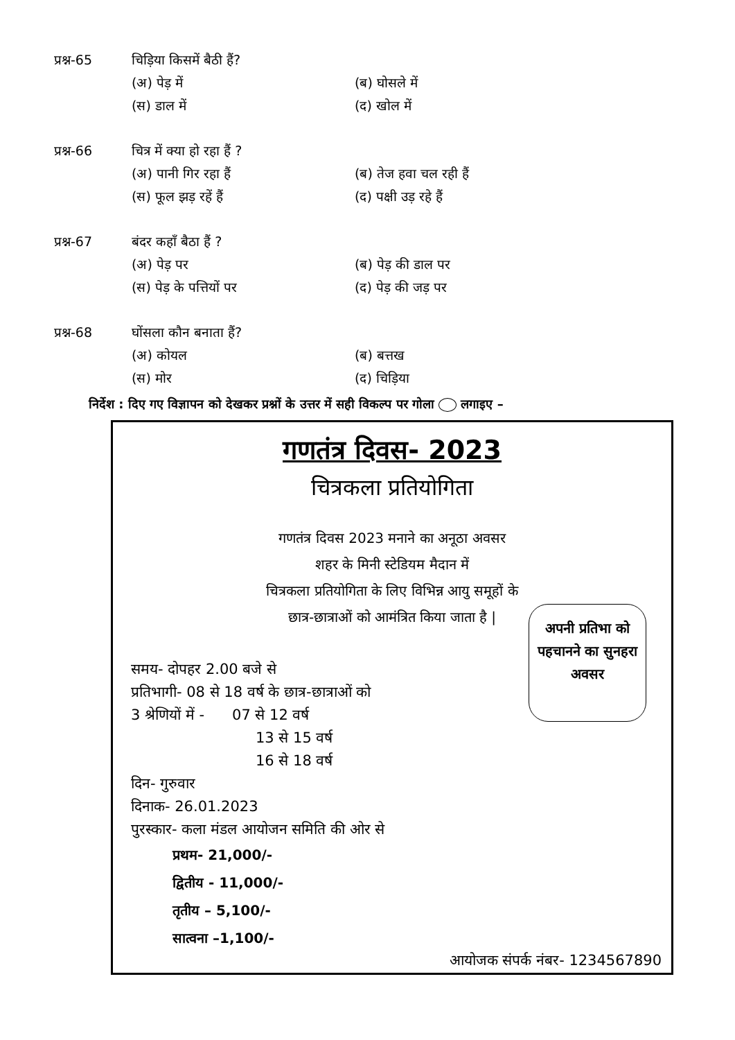प्रश्न-65 चिड़िया किसमें बैठी हैं?
(अ) पेड़ में (ब) घोसले में (स) डाल में (द) खोल में
प्रश्न-66 चित्र में क्या हो रहा हैं ?
(अ) पानी गिर रहा हैं (ब) तेज हवा चल रही हैं (स) फूल झड़ रहें हैं (द) पक्षी उड़ रहे हैं
प्रश्न-67 बंदर कहाँ बैठा हैं ?
(अ) पेड़ पर (ब) पेड़ की डाल पर (स) पेड़ के पत्तियों पर (द) पेड़ की जड़ पर
प्रश्न-68 घोंसला कौन बनाता हैं?
(अ) कोयल (ब) बत्तख (स) मोर (द) चिड़िया
निर्देश : दिए गए विज्ञापन को देखकर प्रश्नों के उत्तर में सही विकल्प पर गोला लगाइए –
गणतंत्र दिवस- 2023
चित्रकला प्रतियोगिता
गणतंत्र दिवस 2023 मनाने का अनूठा अवसर
शहर के मिनी स्टेडियम मैदान में
चित्रकला प्रतियोगिता के लिए विभिन्न आयु समूहों के
छात्र-छात्राओं को आमंत्रित किया जाता है |
अपनी प्रतिभा को पहचानने का सुनहरा अवसर
समय- दोपहर 2.00 बजे से
प्रतिभागी- 08 से 18 वर्ष के छात्र-छात्राओं को
3 श्रेणियों में - 07 से 12 वर्ष
13 से 15 वर्ष
16 से 18 वर्ष
दिन- गुरुवार
दिनाक- 26.01.2023
पुरस्कार- कला मंडल आयोजन समिति की ओर से
प्रथम- 21,000/-
द्वितीय - 11,000/-
तृतीय – 5,100/-
सात्वना –1,100/-
आयोजक संपर्क नंबर- 1234567890